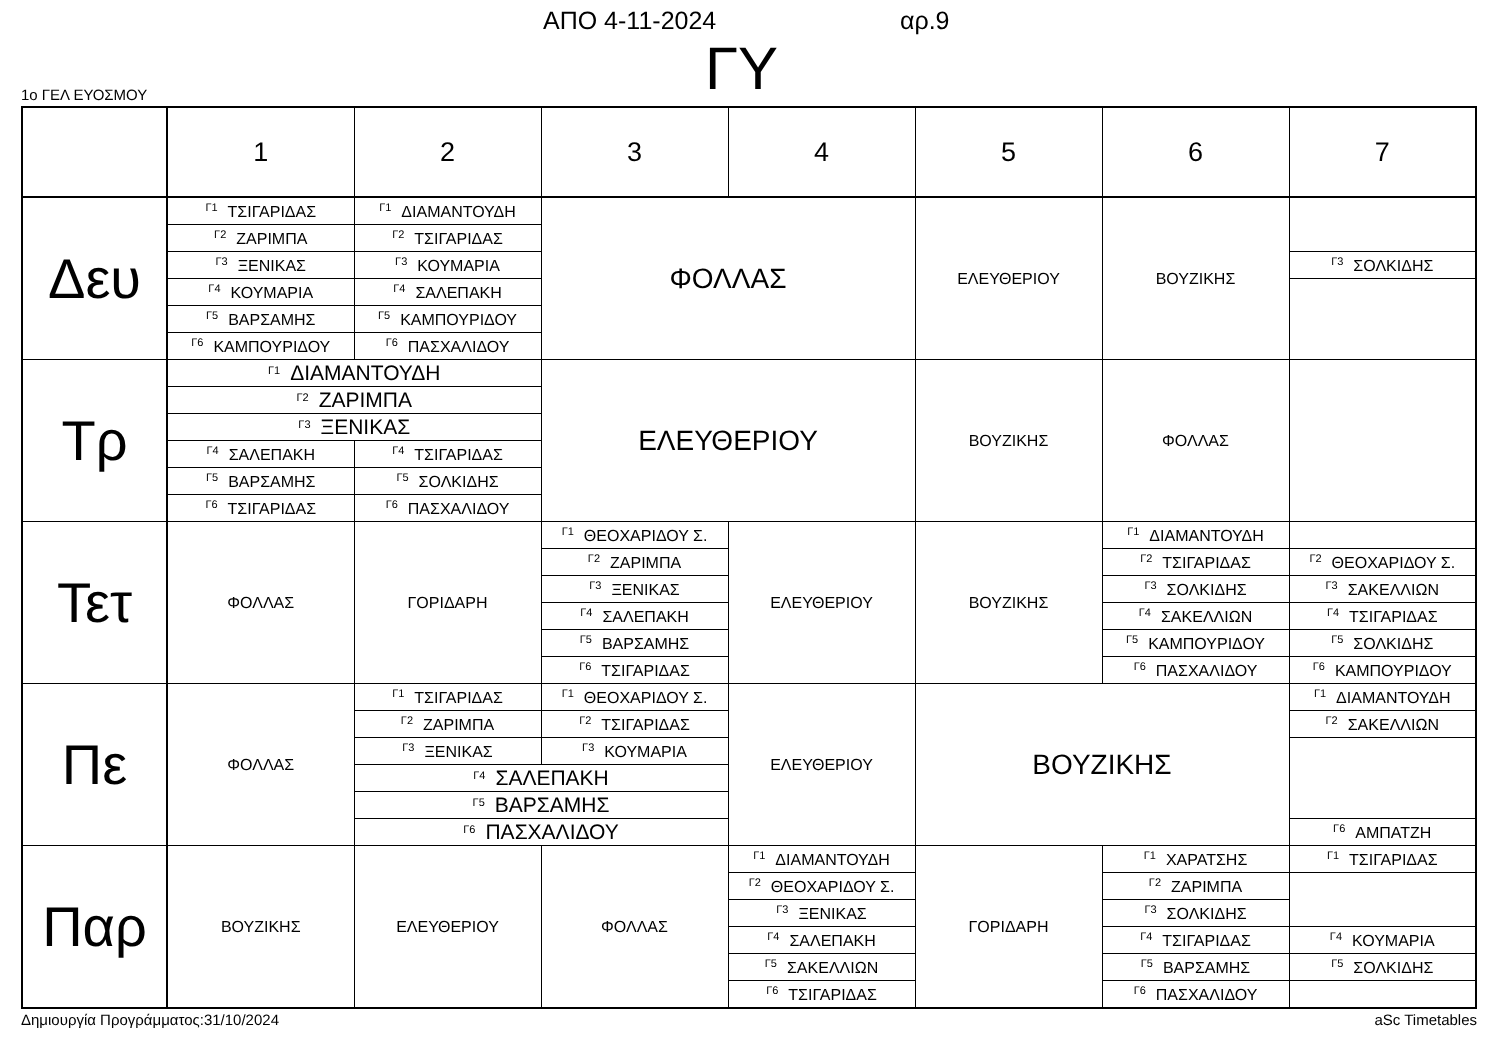ΑΠΟ 4-11-2024 αρ.9
ΓΥ 1ο ΓΕΛ ΕΥΟΣΜΟΥ
| | 1 | 2 | 3 | 4 | 5 | 6 | 7 |
| --- | --- | --- | --- | --- | --- | --- | --- |
| Δευ | <sup>Γ1</sup>ΤΣΙΓΑΡΙΔΑΣ | <sup>Γ1</sup>ΔΙΑΜΑΝΤΟΥΔΗ | ΦΟΛΛΑΣ | | ΕΛΕΥΘΕΡΙΟΥ | ΒΟΥΖΙΚΗΣ | |
| | <sup>Γ2</sup>ΖΑΡΙΜΠΑ | <sup>Γ2</sup>ΤΣΙΓΑΡΙΔΑΣ | | | | | |
| | <sup>Γ3</sup>ΞΕΝΙΚΑΣ | <sup>Γ3</sup>ΚΟΥΜΑΡΙΑ | | | | | <sup>Γ3</sup>ΣΟΛΚΙΔΗΣ |
| | <sup>Γ4</sup>ΚΟΥΜΑΡΙΑ | <sup>Γ4</sup>ΣΑΛΕΠΑΚΗ | | | | | |
| | <sup>Γ5</sup>ΒΑΡΣΑΜΗΣ | <sup>Γ5</sup>ΚΑΜΠΟΥΡΙΔΟΥ | | | | | |
| | <sup>Γ6</sup>ΚΑΜΠΟΥΡΙΔΟΥ | <sup>Γ6</sup>ΠΑΣΧΑΛΙΔΟΥ | | | | | |
| Τρ | <sup>Γ1</sup>ΔΙΑΜΑΝΤΟΥΔΗ | | ΕΛΕΥΘΕΡΙΟΥ | | ΒΟΥΖΙΚΗΣ | ΦΟΛΛΑΣ | |
| | <sup>Γ2</sup>ΖΑΡΙΜΠΑ | | | | | | |
| | <sup>Γ3</sup>ΞΕΝΙΚΑΣ | | | | | | |
| | <sup>Γ4</sup>ΣΑΛΕΠΑΚΗ | <sup>Γ4</sup>ΤΣΙΓΑΡΙΔΑΣ | | | | | |
| | <sup>Γ5</sup>ΒΑΡΣΑΜΗΣ | <sup>Γ5</sup>ΣΟΛΚΙΔΗΣ | | | | | |
| | <sup>Γ6</sup>ΤΣΙΓΑΡΙΔΑΣ | <sup>Γ6</sup>ΠΑΣΧΑΛΙΔΟΥ | | | | | |
| Τετ | ΦΟΛΛΑΣ | ΓΟΡΙΔΑΡΗ | <sup>Γ1</sup>ΘΕΟΧΑΡΙΔΟΥ Σ. | ΕΛΕΥΘΕΡΙΟΥ | ΒΟΥΖΙΚΗΣ | <sup>Γ1</sup>ΔΙΑΜΑΝΤΟΥΔΗ | |
| | | | <sup>Γ2</sup>ΖΑΡΙΜΠΑ | | | <sup>Γ2</sup>ΤΣΙΓΑΡΙΔΑΣ | <sup>Γ2</sup>ΘΕΟΧΑΡΙΔΟΥ Σ. |
| | | | <sup>Γ3</sup>ΞΕΝΙΚΑΣ | | | <sup>Γ3</sup>ΣΟΛΚΙΔΗΣ | <sup>Γ3</sup>ΣΑΚΕΛΛΙΩΝ |
| | | | <sup>Γ4</sup>ΣΑΛΕΠΑΚΗ | | | <sup>Γ4</sup>ΣΑΚΕΛΛΙΩΝ | <sup>Γ4</sup>ΤΣΙΓΑΡΙΔΑΣ |
| | | | <sup>Γ5</sup>ΒΑΡΣΑΜΗΣ | | | <sup>Γ5</sup>ΚΑΜΠΟΥΡΙΔΟΥ | <sup>Γ5</sup>ΣΟΛΚΙΔΗΣ |
| | | | <sup>Γ6</sup>ΤΣΙΓΑΡΙΔΑΣ | | | <sup>Γ6</sup>ΠΑΣΧΑΛΙΔΟΥ | <sup>Γ6</sup>ΚΑΜΠΟΥΡΙΔΟΥ |
| Πε | ΦΟΛΛΑΣ | <sup>Γ1</sup>ΤΣΙΓΑΡΙΔΑΣ | <sup>Γ1</sup>ΘΕΟΧΑΡΙΔΟΥ Σ. | ΕΛΕΥΘΕΡΙΟΥ | ΒΟΥΖΙΚΗΣ | | <sup>Γ1</sup>ΔΙΑΜΑΝΤΟΥΔΗ |
| | | <sup>Γ2</sup>ΖΑΡΙΜΠΑ | <sup>Γ2</sup>ΤΣΙΓΑΡΙΔΑΣ | | | | <sup>Γ2</sup>ΣΑΚΕΛΛΙΩΝ |
| | | <sup>Γ3</sup>ΞΕΝΙΚΑΣ | <sup>Γ3</sup>ΚΟΥΜΑΡΙΑ | | | | |
| | | <sup>Γ4</sup>ΣΑΛΕΠΑΚΗ | | | | | |
| | | <sup>Γ5</sup>ΒΑΡΣΑΜΗΣ | | | | | |
| | | <sup>Γ6</sup>ΠΑΣΧΑΛΙΔΟΥ | | | | | <sup>Γ6</sup>ΑΜΠΑΤΖΗ |
| Παρ | ΒΟΥΖΙΚΗΣ | ΕΛΕΥΘΕΡΙΟΥ | ΦΟΛΛΑΣ | <sup>Γ1</sup>ΔΙΑΜΑΝΤΟΥΔΗ | ΓΟΡΙΔΑΡΗ | <sup>Γ1</sup>ΧΑΡΑΤΣΗΣ | <sup>Γ1</sup>ΤΣΙΓΑΡΙΔΑΣ |
| | | | | <sup>Γ2</sup>ΘΕΟΧΑΡΙΔΟΥ Σ. | | <sup>Γ2</sup>ΖΑΡΙΜΠΑ | |
| | | | | <sup>Γ3</sup>ΞΕΝΙΚΑΣ | | <sup>Γ3</sup>ΣΟΛΚΙΔΗΣ | |
| | | | | <sup>Γ4</sup>ΣΑΛΕΠΑΚΗ | | <sup>Γ4</sup>ΤΣΙΓΑΡΙΔΑΣ | <sup>Γ4</sup>ΚΟΥΜΑΡΙΑ |
| | | | | <sup>Γ5</sup>ΣΑΚΕΛΛΙΩΝ | | <sup>Γ5</sup>ΒΑΡΣΑΜΗΣ | <sup>Γ5</sup>ΣΟΛΚΙΔΗΣ |
| | | | | <sup>Γ6</sup>ΤΣΙΓΑΡΙΔΑΣ | | <sup>Γ6</sup>ΠΑΣΧΑΛΙΔΟΥ | |
Δημιουργία Προγράμματος:31/10/2024 aSc Timetables